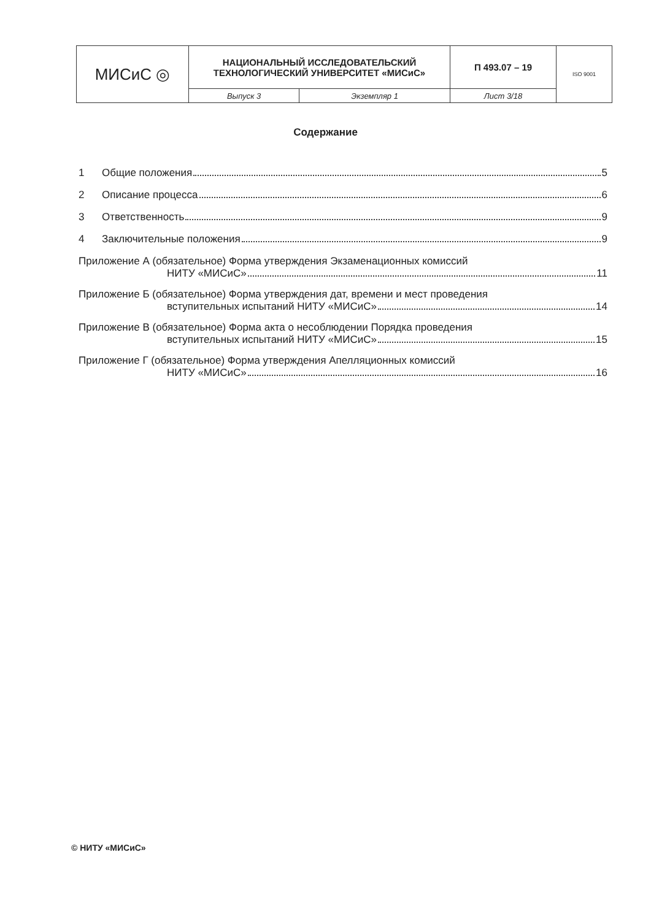| МИСиС ◎ | НАЦИОНАЛЬНЫЙ ИССЛЕДОВАТЕЛЬСКИЙ ТЕХНОЛОГИЧЕСКИЙ УНИВЕРСИТЕТ «МИСиС» | | П 493.07 – 19 | ISO 9001 |
| | Выпуск 3 | Экземпляр 1 | Лист 3/18 | |
Содержание
1 Общие положения 5
2 Описание процесса 6
3 Ответственность 9
4 Заключительные положения 9
Приложение А (обязательное) Форма утверждения Экзаменационных комиссий
НИТУ «МИСиС» 11
Приложение Б (обязательное) Форма утверждения дат, времени и мест проведения
вступительных испытаний НИТУ «МИСиС» 14
Приложение В (обязательное) Форма акта о несоблюдении Порядка проведения
вступительных испытаний НИТУ «МИСиС» 15
Приложение Г (обязательное) Форма утверждения Апелляционных комиссий
НИТУ «МИСиС» 16
© НИТУ «МИСиС»